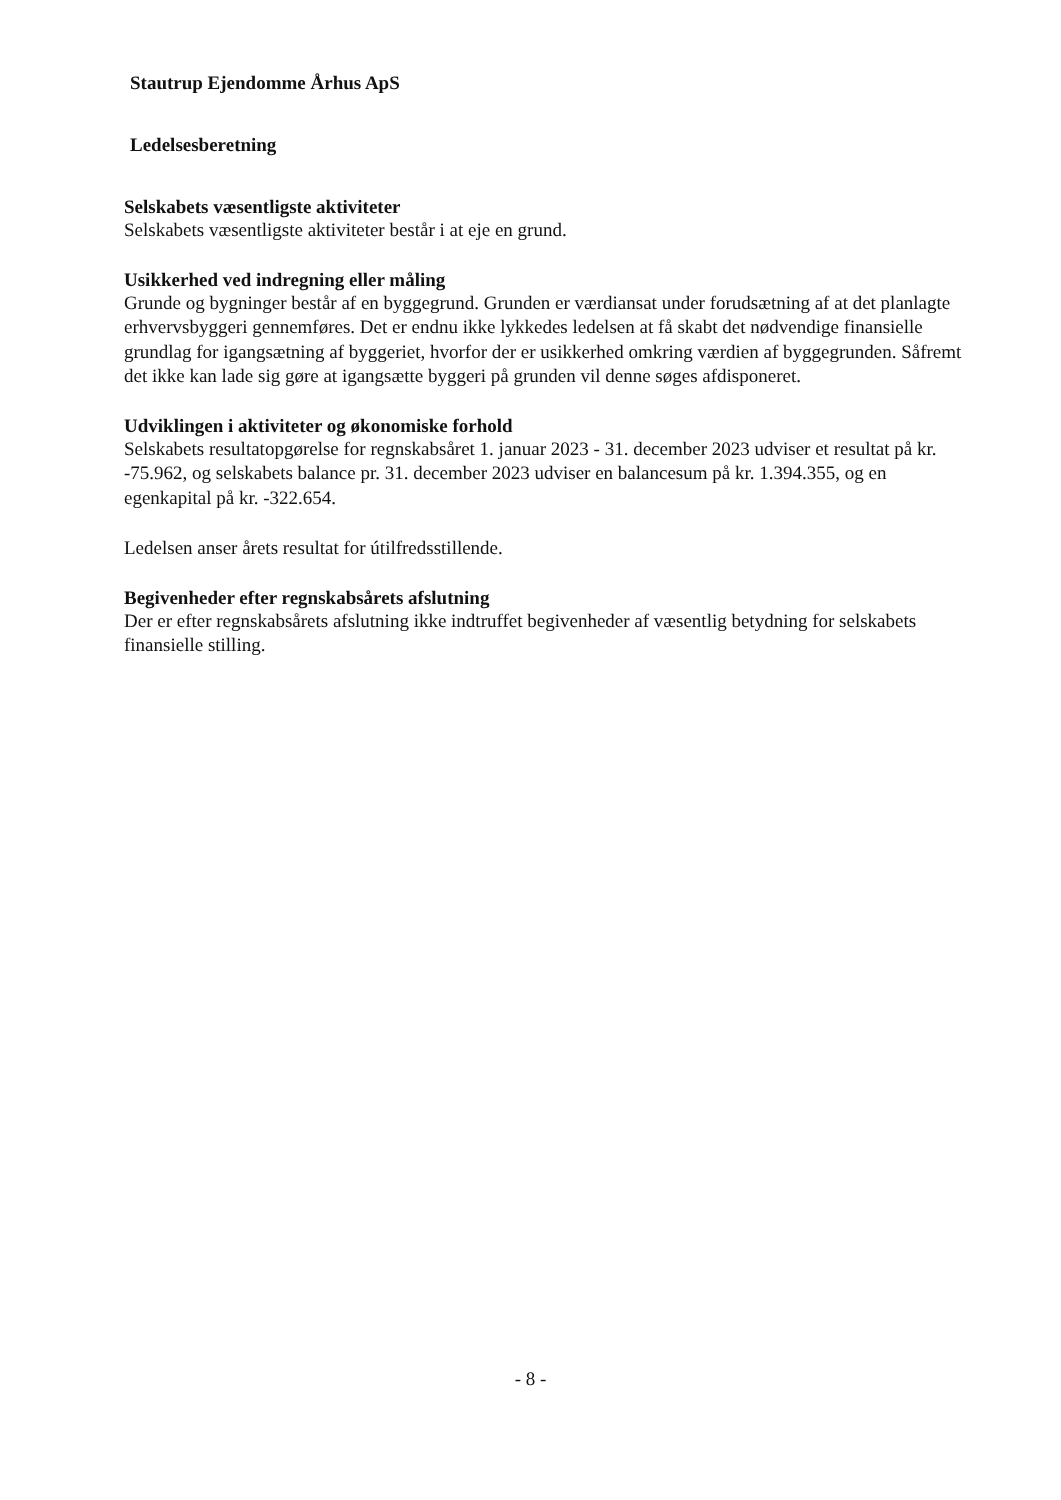Stautrup Ejendomme Århus ApS
Ledelsesberetning
Selskabets væsentligste aktiviteter
Selskabets væsentligste aktiviteter består i at eje en grund.
Usikkerhed ved indregning eller måling
Grunde og bygninger består af en byggegrund. Grunden er værdiansat under forudsætning af at det planlagte erhvervsbyggeri gennemføres. Det er endnu ikke lykkedes ledelsen at få skabt det nødvendige finansielle grundlag for igangsætning af byggeriet, hvorfor der er usikkerhed omkring værdien af byggegrunden. Såfremt det ikke kan lade sig gøre at igangsætte byggeri på grunden vil denne søges afdisponeret.
Udviklingen i aktiviteter og økonomiske forhold
Selskabets resultatopgørelse for regnskabsåret 1. januar 2023 - 31. december 2023 udviser et resultat på kr. -75.962, og selskabets balance pr. 31. december 2023 udviser en balancesum på kr. 1.394.355, og en egenkapital på kr. -322.654.
Ledelsen anser årets resultat for útilfredsstillende.
Begivenheder efter regnskabsårets afslutning
Der er efter regnskabsårets afslutning ikke indtruffet begivenheder af væsentlig betydning for selskabets finansielle stilling.
- 8 -